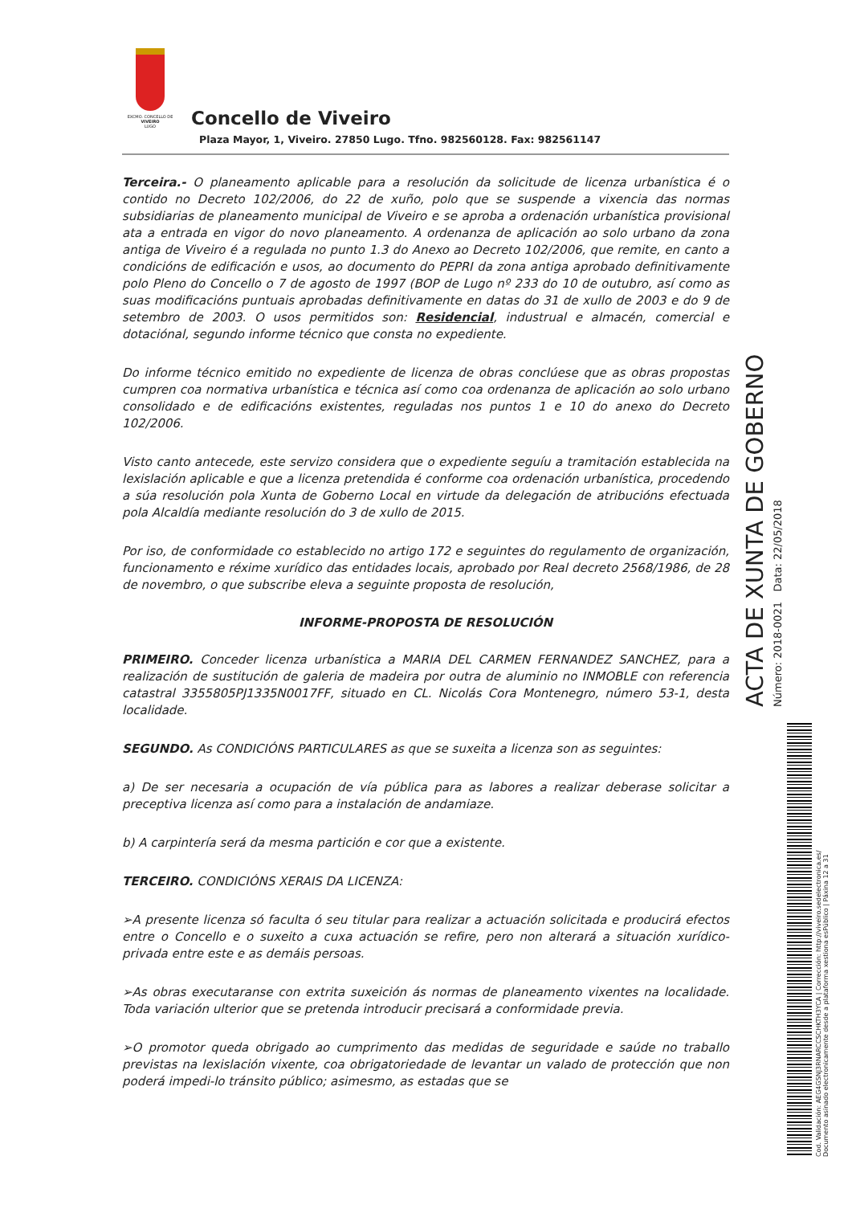EXCMO. CONCELLO DE
VIVEIRO
LUGO
Concello de Viveiro
Plaza Mayor, 1, Viveiro. 27850 Lugo. Tfno. 982560128. Fax: 982561147
Terceira.- O planeamento aplicable para a resolución da solicitude de licenza urbanística é o contido no Decreto 102/2006, do 22 de xuño, polo que se suspende a vixencia das normas subsidiarias de planeamento municipal de Viveiro e se aproba a ordenación urbanística provisional ata a entrada en vigor do novo planeamento. A ordenanza de aplicación ao solo urbano da zona antiga de Viveiro é a regulada no punto 1.3 do Anexo ao Decreto 102/2006, que remite, en canto a condicións de edificación e usos, ao documento do PEPRI da zona antiga aprobado definitivamente polo Pleno do Concello o 7 de agosto de 1997 (BOP de Lugo nº 233 do 10 de outubro, así como as suas modificacións puntuais aprobadas definitivamente en datas do 31 de xullo de 2003 e do 9 de setembro de 2003. O usos permitidos son: Residencial, industrual e almacén, comercial e dotaciónal, segundo informe técnico que consta no expediente.
Do informe técnico emitido no expediente de licenza de obras conclúese que as obras propostas cumpren coa normativa urbanística e técnica así como coa ordenanza de aplicación ao solo urbano consolidado e de edificacións existentes, reguladas nos puntos 1 e 10 do anexo do Decreto 102/2006.
Visto canto antecede, este servizo considera que o expediente seguíu a tramitación establecida na lexislación aplicable e que a licenza pretendida é conforme coa ordenación urbanística, procedendo a súa resolución pola Xunta de Goberno Local en virtude da delegación de atribucións efectuada pola Alcaldía mediante resolución do 3 de xullo de 2015.
Por iso, de conformidade co establecido no artigo 172 e seguintes do regulamento de organización, funcionamento e réxime xurídico das entidades locais, aprobado por Real decreto 2568/1986, de 28 de novembro, o que subscribe eleva a seguinte proposta de resolución,
INFORME-PROPOSTA DE RESOLUCIÓN
PRIMEIRO. Conceder licenza urbanística a MARIA DEL CARMEN FERNANDEZ SANCHEZ, para a realización de sustitución de galeria de madeira por outra de aluminio no INMOBLE con referencia catastral 3355805PJ1335N0017FF, situado en CL. Nicolás Cora Montenegro, número 53-1, desta localidade.
SEGUNDO. As CONDICIÓNS PARTICULARES as que se suxeita a licenza son as seguintes:
a) De ser necesaria a ocupación de vía pública para as labores a realizar deberase solicitar a preceptiva licenza así como para a instalación de andamiaze.
b) A carpintería será da mesma partición e cor que a existente.
TERCEIRO. CONDICIÓNS XERAIS DA LICENZA:
➢A presente licenza só faculta ó seu titular para realizar a actuación solicitada e producirá efectos entre o Concello e o suxeito a cuxa actuación se refire, pero non alterará a situación xurídico-privada entre este e as demáis persoas.
➢As obras executaranse con extrita suxeición ás normas de planeamento vixentes na localidade. Toda variación ulterior que se pretenda introducir precisará a conformidade previa.
➢O promotor queda obrigado ao cumprimento das medidas de seguridade e saúde no traballo previstas na lexislación vixente, coa obrigatoriedade de levantar un valado de protección que non poderá impedi-lo tránsito público; asimesmo, as estadas que se
Cod. Validación: AEG4GSNJ3RNARCCSCHKTH3YCA | Corrección: http://viveiro.sedelectronica.es/
Documento asinado electronicamente desde a plataforma xestiona esPúblico | Páxina 12 a 31
Número: 2018-0021 Data: 22/05/2018
ACTA DE XUNTA DE GOBERNO